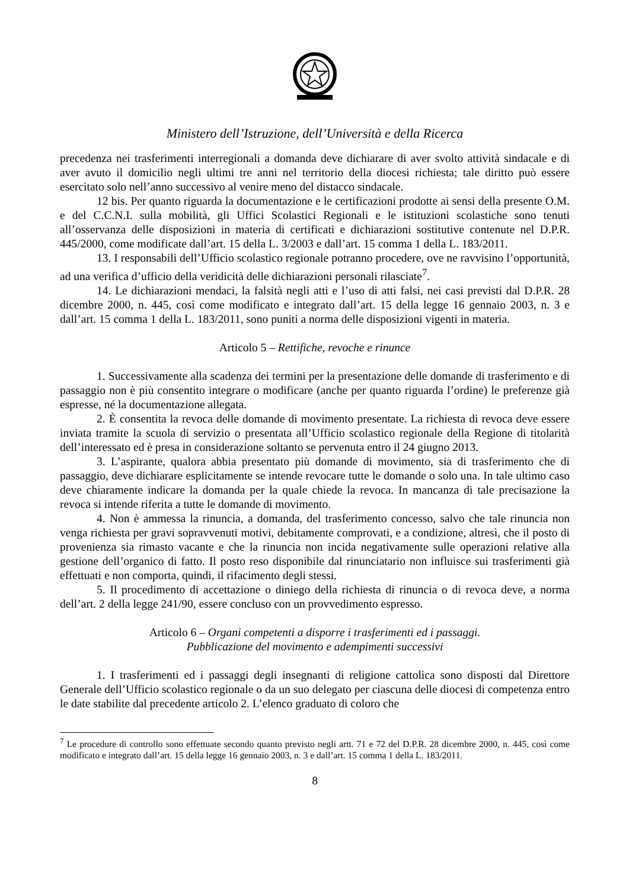Ministero dell’Istruzione, dell’Università e della Ricerca
precedenza nei trasferimenti interregionali a domanda deve dichiarare di aver svolto attività sindacale e di aver avuto il domicilio negli ultimi tre anni nel territorio della diocesi richiesta; tale diritto può essere esercitato solo nell’anno successivo al venire meno del distacco sindacale.
12 bis. Per quanto riguarda la documentazione e le certificazioni prodotte ai sensi della presente O.M. e del C.C.N.I. sulla mobilità, gli Uffici Scolastici Regionali e le istituzioni scolastiche sono tenuti all’osservanza delle disposizioni in materia di certificati e dichiarazioni sostitutive contenute nel D.P.R. 445/2000, come modificate dall’art. 15 della L. 3/2003 e dall’art. 15 comma 1 della L. 183/2011.
13. I responsabili dell’Ufficio scolastico regionale potranno procedere, ove ne ravvisino l’opportunità, ad una verifica d’ufficio della veridicità delle dichiarazioni personali rilasciate<sup>7</sup>.
14. Le dichiarazioni mendaci, la falsità negli atti e l’uso di atti falsi, nei casi previsti dal D.P.R. 28 dicembre 2000, n. 445, così come modificato e integrato dall’art. 15 della legge 16 gennaio 2003, n. 3 e dall’art. 15 comma 1 della L. 183/2011, sono puniti a norma delle disposizioni vigenti in materia.
Articolo 5 – Rettifiche, revoche e rinunce
1. Successivamente alla scadenza dei termini per la presentazione delle domande di trasferimento e di passaggio non è più consentito integrare o modificare (anche per quanto riguarda l’ordine) le preferenze già espresse, né la documentazione allegata.
2. È consentita la revoca delle domande di movimento presentate. La richiesta di revoca deve essere inviata tramite la scuola di servizio o presentata all’Ufficio scolastico regionale della Regione di titolarità dell’interessato ed è presa in considerazione soltanto se pervenuta entro il 24 giugno 2013.
3. L’aspirante, qualora abbia presentato più domande di movimento, sia di trasferimento che di passaggio, deve dichiarare esplicitamente se intende revocare tutte le domande o solo una. In tale ultimo caso deve chiaramente indicare la domanda per la quale chiede la revoca. In mancanza di tale precisazione la revoca si intende riferita a tutte le domande di movimento.
4. Non è ammessa la rinuncia, a domanda, del trasferimento concesso, salvo che tale rinuncia non venga richiesta per gravi sopravvenuti motivi, debitamente comprovati, e a condizione, altresì, che il posto di provenienza sia rimasto vacante e che la rinuncia non incida negativamente sulle operazioni relative alla gestione dell’organico di fatto. Il posto reso disponibile dal rinunciatario non influisce sui trasferimenti già effettuati e non comporta, quindi, il rifacimento degli stessi.
5. Il procedimento di accettazione o diniego della richiesta di rinuncia o di revoca deve, a norma dell’art. 2 della legge 241/90, essere concluso con un provvedimento espresso.
Articolo 6 – Organi competenti a disporre i trasferimenti ed i passaggi.
Pubblicazione del movimento e adempimenti successivi
1. I trasferimenti ed i passaggi degli insegnanti di religione cattolica sono disposti dal Direttore Generale dell’Ufficio scolastico regionale o da un suo delegato per ciascuna delle diocesi di competenza entro le date stabilite dal precedente articolo 2. L’elenco graduato di coloro che
<sup>7</sup> Le procedure di controllo sono effettuate secondo quanto previsto negli artt. 71 e 72 del D.P.R. 28 dicembre 2000, n. 445, così come modificato e integrato dall’art. 15 della legge 16 gennaio 2003, n. 3 e dall’art. 15 comma 1 della L. 183/2011.
8